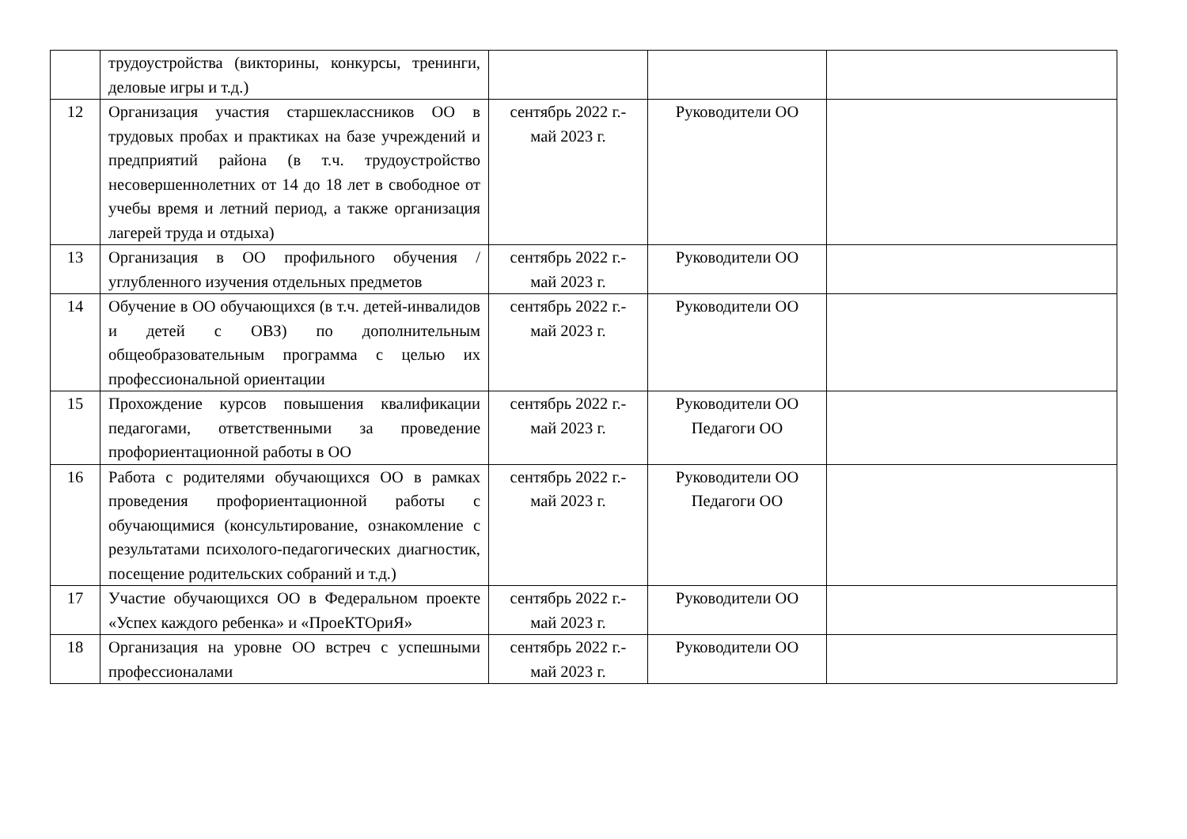| | трудоустройства (викторины, конкурсы, тренинги, деловые игры и т.д.) | | | |
| 12 | Организация участия старшеклассников ОО в трудовых пробах и практиках на базе учреждений и предприятий района (в т.ч. трудоустройство несовершеннолетних от 14 до 18 лет в свободное от учебы время и летний период, а также организация лагерей труда и отдыха) | сентябрь 2022 г.- май 2023 г. | Руководители ОО | |
| 13 | Организация в ОО профильного обучения / углубленного изучения отдельных предметов | сентябрь 2022 г.- май 2023 г. | Руководители ОО | |
| 14 | Обучение в ОО обучающихся (в т.ч. детей-инвалидов и детей с ОВЗ) по дополнительным общеобразовательным программа с целью их профессиональной ориентации | сентябрь 2022 г.- май 2023 г. | Руководители ОО | |
| 15 | Прохождение курсов повышения квалификации педагогами, ответственными за проведение профориентационной работы в ОО | сентябрь 2022 г.- май 2023 г. | Руководители ОО Педагоги ОО | |
| 16 | Работа с родителями обучающихся ОО в рамках проведения профориентационной работы с обучающимися (консультирование, ознакомление с результатами психолого-педагогических диагностик, посещение родительских собраний и т.д.) | сентябрь 2022 г.- май 2023 г. | Руководители ОО Педагоги ОО | |
| 17 | Участие обучающихся ОО в Федеральном проекте «Успех каждого ребенка» и «ПроеКТОриЯ» | сентябрь 2022 г.- май 2023 г. | Руководители ОО | |
| 18 | Организация на уровне ОО встреч с успешными профессионалами | сентябрь 2022 г.- май 2023 г. | Руководители ОО | |